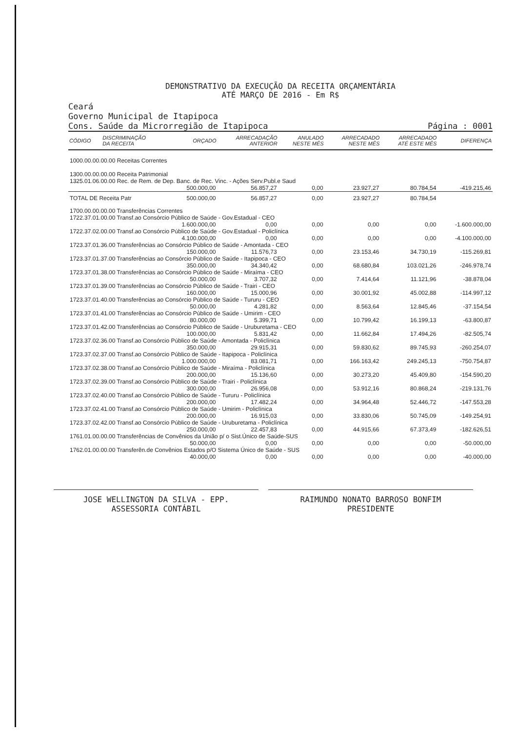DEMONSTRATIVO DA EXECUÇÃO DA RECEITA ORÇAMENTÁRIA
ATÉ MARÇO DE 2016 - Em R$
Ceará
Governo Municipal de Itapipoca
Cons. Saúde da Microrregião de Itapipoca
Página : 0001
| CÓDIGO | DISCRIMINAÇÃO DA RECEITA | ORÇADO | ARRECADAÇÃO ANTERIOR | ANULADO NESTE MÊS | ARRECADADO NESTE MÊS | ARRECADADO ATÉ ESTE MÊS | DIFERENÇA |
| --- | --- | --- | --- | --- | --- | --- | --- |
| 1000.00.00.00.00 Receitas Correntes | | | | | | | |
| 1300.00.00.00.00 Receita Patrimonial | | | | | | | |
| 1325.01.06.00.00 Rec. de Rem. de Dep. Banc. de Rec. Vinc. - Ações Serv.Publ.e Saud | | | | | | | |
| | | 500.000,00 | 56.857,27 | 0,00 | 23.927,27 | 80.784,54 | -419.215,46 |
| TOTAL DE Receita Patr | | 500.000,00 | 56.857,27 | 0,00 | 23.927,27 | 80.784,54 | |
| 1700.00.00.00.00 Transferências Correntes | | | | | | | |
| 1722.37.01.00.00 Transf.ao Consórcio Público de Saúde - Gov.Estadual - CEO | | | | | | | |
| | | 1.600.000,00 | 0,00 | 0,00 | 0,00 | 0,00 | -1.600.000,00 |
| 1722.37.02.00.00 Transf.ao Consórcio Público de Saúde - Gov.Estadual - Policlínica | | | | | | | |
| | | 4.100.000,00 | 0,00 | 0,00 | 0,00 | 0,00 | -4.100.000,00 |
| 1723.37.01.36.00 Transferências ao Consórcio Público de Saúde - Amontada - CEO | | | | | | | |
| | | 150.000,00 | 11.576,73 | 0,00 | 23.153,46 | 34.730,19 | -115.269,81 |
| 1723.37.01.37.00 Transferências ao Consórcio Público de Saúde - Itapipoca - CEO | | | | | | | |
| | | 350.000,00 | 34.340,42 | 0,00 | 68.680,84 | 103.021,26 | -246.978,74 |
| 1723.37.01.38.00 Transferências ao Consórcio Público de Saúde - Miraíma - CEO | | | | | | | |
| | | 50.000,00 | 3.707,32 | 0,00 | 7.414,64 | 11.121,96 | -38.878,04 |
| 1723.37.01.39.00 Transferências ao Consórcio Público de Saúde - Trairi - CEO | | | | | | | |
| | | 160.000,00 | 15.000,96 | 0,00 | 30.001,92 | 45.002,88 | -114.997,12 |
| 1723.37.01.40.00 Transferências ao Consórcio Público de Saúde - Tururu - CEO | | | | | | | |
| | | 50.000,00 | 4.281,82 | 0,00 | 8.563,64 | 12.845,46 | -37.154,54 |
| 1723.37.01.41.00 Transferências ao Consórcio Público de Saúde - Umirim - CEO | | | | | | | |
| | | 80.000,00 | 5.399,71 | 0,00 | 10.799,42 | 16.199,13 | -63.800,87 |
| 1723.37.01.42.00 Transferências ao Consórcio Público de Saúde - Uruburetama - CEO | | | | | | | |
| | | 100.000,00 | 5.831,42 | 0,00 | 11.662,84 | 17.494,26 | -82.505,74 |
| 1723.37.02.36.00 Transf.ao Consórcio Público de Saúde - Amontada - Policlínica | | | | | | | |
| | | 350.000,00 | 29.915,31 | 0,00 | 59.830,62 | 89.745,93 | -260.254,07 |
| 1723.37.02.37.00 Transf.ao Consórcio Público de Saúde - Itapipoca - Policlínica | | | | | | | |
| | | 1.000.000,00 | 83.081,71 | 0,00 | 166.163,42 | 249.245,13 | -750.754,87 |
| 1723.37.02.38.00 Transf.ao Consórcio Público de Saúde - Miraíma - Policlínica | | | | | | | |
| | | 200.000,00 | 15.136,60 | 0,00 | 30.273,20 | 45.409,80 | -154.590,20 |
| 1723.37.02.39.00 Transf.ao Consórcio Público de Saúde - Trairi - Policlínica | | | | | | | |
| | | 300.000,00 | 26.956,08 | 0,00 | 53.912,16 | 80.868,24 | -219.131,76 |
| 1723.37.02.40.00 Transf.ao Consórcio Público de Saúde - Tururu - Policlínica | | | | | | | |
| | | 200.000,00 | 17.482,24 | 0,00 | 34.964,48 | 52.446,72 | -147.553,28 |
| 1723.37.02.41.00 Transf.ao Consórcio Público de Saúde - Umirim - Policlínica | | | | | | | |
| | | 200.000,00 | 16.915,03 | 0,00 | 33.830,06 | 50.745,09 | -149.254,91 |
| 1723.37.02.42.00 Transf.ao Consórcio Público de Saúde - Uruburetama - Policlínica | | | | | | | |
| | | 250.000,00 | 22.457,83 | 0,00 | 44.915,66 | 67.373,49 | -182.626,51 |
| 1761.01.00.00.00 Transferências de Convênios da União p/ o Sist.Único de Saúde-SUS | | | | | | | |
| | | 50.000,00 | 0,00 | 0,00 | 0,00 | 0,00 | -50.000,00 |
| 1762.01.00.00.00 Transferên.de Convênios Estados p/O Sistema Único de Saúde - SUS | | | | | | | |
| | | 40.000,00 | 0,00 | 0,00 | 0,00 | 0,00 | -40.000,00 |
JOSE WELLINGTON DA SILVA - EPP.
ASSESSORIA CONTÁBIL
RAIMUNDO NONATO BARROSO BONFIM
PRESIDENTE